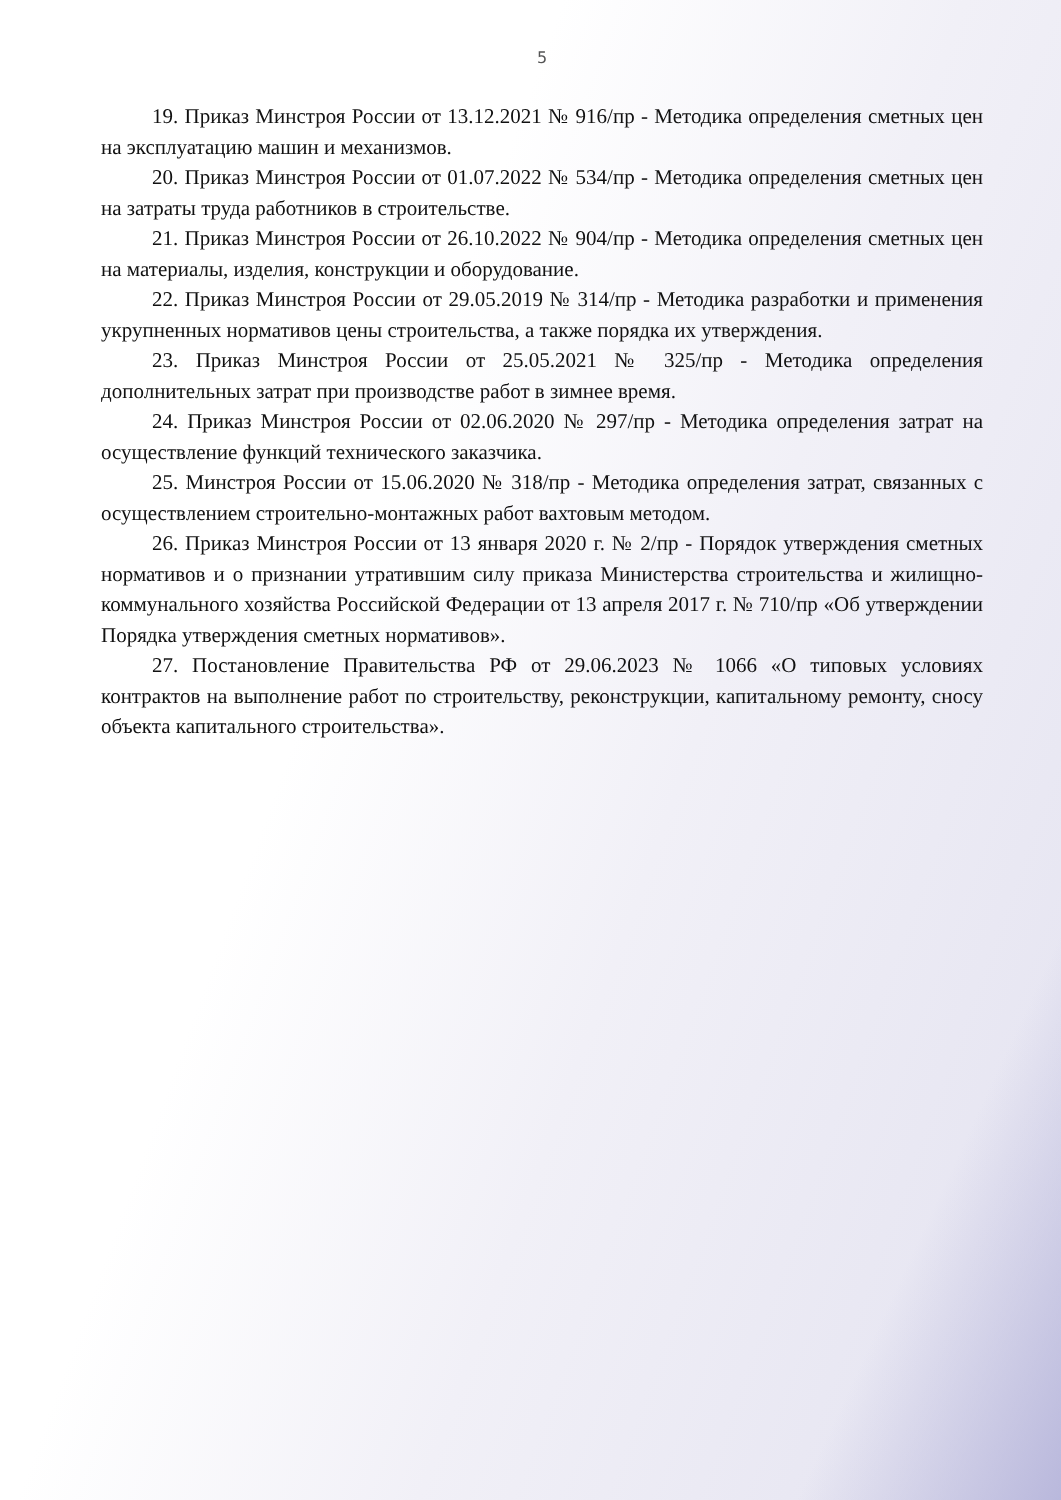5
19. Приказ Минстроя России от 13.12.2021 № 916/пр - Методика определения сметных цен на эксплуатацию машин и механизмов.
20. Приказ Минстроя России от 01.07.2022 № 534/пр - Методика определения сметных цен на затраты труда работников в строительстве.
21. Приказ Минстроя России от 26.10.2022 № 904/пр - Методика определения сметных цен на материалы, изделия, конструкции и оборудование.
22. Приказ Минстроя России от 29.05.2019 № 314/пр - Методика разработки и применения укрупненных нормативов цены строительства, а также порядка их утверждения.
23. Приказ Минстроя России от 25.05.2021 № 325/пр - Методика определения дополнительных затрат при производстве работ в зимнее время.
24. Приказ Минстроя России от 02.06.2020 № 297/пр - Методика определения затрат на осуществление функций технического заказчика.
25. Минстроя России от 15.06.2020 № 318/пр - Методика определения затрат, связанных с осуществлением строительно-монтажных работ вахтовым методом.
26. Приказ Минстроя России от 13 января 2020 г. № 2/пр - Порядок утверждения сметных нормативов и о признании утратившим силу приказа Министерства строительства и жилищно-коммунального хозяйства Российской Федерации от 13 апреля 2017 г. № 710/пр «Об утверждении Порядка утверждения сметных нормативов».
27. Постановление Правительства РФ от 29.06.2023 № 1066 «О типовых условиях контрактов на выполнение работ по строительству, реконструкции, капитальному ремонту, сносу объекта капитального строительства».